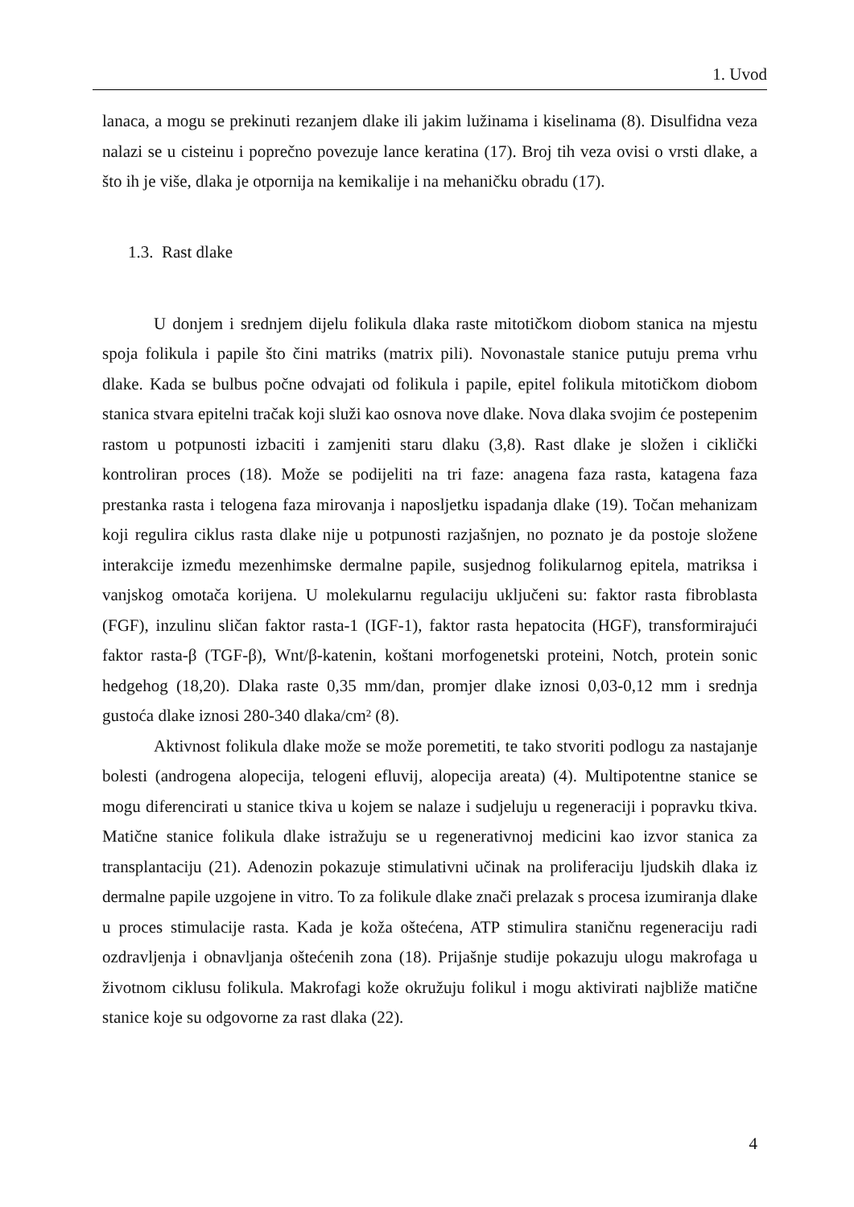1. Uvod
lanaca, a mogu se prekinuti rezanjem dlake ili jakim lužinama i kiselinama (8). Disulfidna veza nalazi se u cisteinu i poprečno povezuje lance keratina (17). Broj tih veza ovisi o vrsti dlake, a što ih je više, dlaka je otpornija na kemikalije i na mehaničku obradu (17).
1.3. Rast dlake
U donjem i srednjem dijelu folikula dlaka raste mitotičkom diobom stanica na mjestu spoja folikula i papile što čini matriks (matrix pili). Novonastale stanice putuju prema vrhu dlake. Kada se bulbus počne odvajati od folikula i papile, epitel folikula mitotičkom diobom stanica stvara epitelni tračak koji služi kao osnova nove dlake. Nova dlaka svojim će postepenim rastom u potpunosti izbaciti i zamjeniti staru dlaku (3,8). Rast dlake je složen i ciklički kontroliran proces (18). Može se podijeliti na tri faze: anagena faza rasta, katagena faza prestanka rasta i telogena faza mirovanja i naposljetku ispadanja dlake (19). Točan mehanizam koji regulira ciklus rasta dlake nije u potpunosti razjašnjen, no poznato je da postoje složene interakcije između mezenhimske dermalne papile, susjednog folikularnog epitela, matriksa i vanjskog omotača korijena. U molekularnu regulaciju uključeni su: faktor rasta fibroblasta (FGF), inzulinu sličan faktor rasta-1 (IGF-1), faktor rasta hepatocita (HGF), transformirajući faktor rasta-β (TGF-β), Wnt/β-katenin, koštani morfogenetski proteini, Notch, protein sonic hedgehog (18,20). Dlaka raste 0,35 mm/dan, promjer dlake iznosi 0,03-0,12 mm i srednja gustoća dlake iznosi 280-340 dlaka/cm² (8).
Aktivnost folikula dlake može se može poremetiti, te tako stvoriti podlogu za nastajanje bolesti (androgena alopecija, telogeni efluvij, alopecija areata) (4). Multipotentne stanice se mogu diferencirati u stanice tkiva u kojem se nalaze i sudjeluju u regeneraciji i popravku tkiva. Matične stanice folikula dlake istražuju se u regenerativnoj medicini kao izvor stanica za transplantaciju (21). Adenozin pokazuje stimulativni učinak na proliferaciju ljudskih dlaka iz dermalne papile uzgojene in vitro. To za folikule dlake znači prelazak s procesa izumiranja dlake u proces stimulacije rasta. Kada je koža oštećena, ATP stimulira staničnu regeneraciju radi ozdravljenja i obnavljanja oštećenih zona (18). Prijašnje studije pokazuju ulogu makrofaga u životnom ciklusu folikula. Makrofagi kože okružuju folikul i mogu aktivirati najbliže matične stanice koje su odgovorne za rast dlaka (22).
4